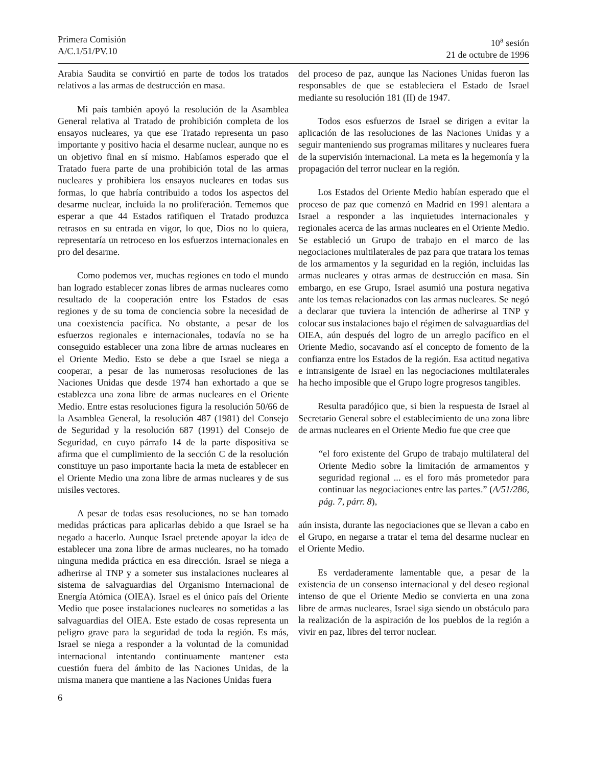Primera Comisión
A/C.1/51/PV.10
10<sup>a</sup> sesión
21 de octubre de 1996
Arabia Saudita se convirtió en parte de todos los tratados relativos a las armas de destrucción en masa.
Mi país también apoyó la resolución de la Asamblea General relativa al Tratado de prohibición completa de los ensayos nucleares, ya que ese Tratado representa un paso importante y positivo hacia el desarme nuclear, aunque no es un objetivo final en sí mismo. Habíamos esperado que el Tratado fuera parte de una prohibición total de las armas nucleares y prohibiera los ensayos nucleares en todas sus formas, lo que habría contribuido a todos los aspectos del desarme nuclear, incluida la no proliferación. Tememos que esperar a que 44 Estados ratifiquen el Tratado produzca retrasos en su entrada en vigor, lo que, Dios no lo quiera, representaría un retroceso en los esfuerzos internacionales en pro del desarme.
Como podemos ver, muchas regiones en todo el mundo han logrado establecer zonas libres de armas nucleares como resultado de la cooperación entre los Estados de esas regiones y de su toma de conciencia sobre la necesidad de una coexistencia pacífica. No obstante, a pesar de los esfuerzos regionales e internacionales, todavía no se ha conseguido establecer una zona libre de armas nucleares en el Oriente Medio. Esto se debe a que Israel se niega a cooperar, a pesar de las numerosas resoluciones de las Naciones Unidas que desde 1974 han exhortado a que se establezca una zona libre de armas nucleares en el Oriente Medio. Entre estas resoluciones figura la resolución 50/66 de la Asamblea General, la resolución 487 (1981) del Consejo de Seguridad y la resolución 687 (1991) del Consejo de Seguridad, en cuyo párrafo 14 de la parte dispositiva se afirma que el cumplimiento de la sección C de la resolución constituye un paso importante hacia la meta de establecer en el Oriente Medio una zona libre de armas nucleares y de sus misiles vectores.
A pesar de todas esas resoluciones, no se han tomado medidas prácticas para aplicarlas debido a que Israel se ha negado a hacerlo. Aunque Israel pretende apoyar la idea de establecer una zona libre de armas nucleares, no ha tomado ninguna medida práctica en esa dirección. Israel se niega a adherirse al TNP y a someter sus instalaciones nucleares al sistema de salvaguardias del Organismo Internacional de Energía Atómica (OIEA). Israel es el único país del Oriente Medio que posee instalaciones nucleares no sometidas a las salvaguardias del OIEA. Este estado de cosas representa un peligro grave para la seguridad de toda la región. Es más, Israel se niega a responder a la voluntad de la comunidad internacional intentando continuamente mantener esta cuestión fuera del ámbito de las Naciones Unidas, de la misma manera que mantiene a las Naciones Unidas fuera
del proceso de paz, aunque las Naciones Unidas fueron las responsables de que se estableciera el Estado de Israel mediante su resolución 181 (II) de 1947.
Todos esos esfuerzos de Israel se dirigen a evitar la aplicación de las resoluciones de las Naciones Unidas y a seguir manteniendo sus programas militares y nucleares fuera de la supervisión internacional. La meta es la hegemonía y la propagación del terror nuclear en la región.
Los Estados del Oriente Medio habían esperado que el proceso de paz que comenzó en Madrid en 1991 alentara a Israel a responder a las inquietudes internacionales y regionales acerca de las armas nucleares en el Oriente Medio. Se estableció un Grupo de trabajo en el marco de las negociaciones multilaterales de paz para que tratara los temas de los armamentos y la seguridad en la región, incluidas las armas nucleares y otras armas de destrucción en masa. Sin embargo, en ese Grupo, Israel asumió una postura negativa ante los temas relacionados con las armas nucleares. Se negó a declarar que tuviera la intención de adherirse al TNP y colocar sus instalaciones bajo el régimen de salvaguardias del OIEA, aún después del logro de un arreglo pacífico en el Oriente Medio, socavando así el concepto de fomento de la confianza entre los Estados de la región. Esa actitud negativa e intransigente de Israel en las negociaciones multilaterales ha hecho imposible que el Grupo logre progresos tangibles.
Resulta paradójico que, si bien la respuesta de Israel al Secretario General sobre el establecimiento de una zona libre de armas nucleares en el Oriente Medio fue que cree que
“el foro existente del Grupo de trabajo multilateral del Oriente Medio sobre la limitación de armamentos y seguridad regional ... es el foro más prometedor para continuar las negociaciones entre las partes.” (A/51/286, pág. 7, párr. 8),
aún insista, durante las negociaciones que se llevan a cabo en el Grupo, en negarse a tratar el tema del desarme nuclear en el Oriente Medio.
Es verdaderamente lamentable que, a pesar de la existencia de un consenso internacional y del deseo regional intenso de que el Oriente Medio se convierta en una zona libre de armas nucleares, Israel siga siendo un obstáculo para la realización de la aspiración de los pueblos de la región a vivir en paz, libres del terror nuclear.
6